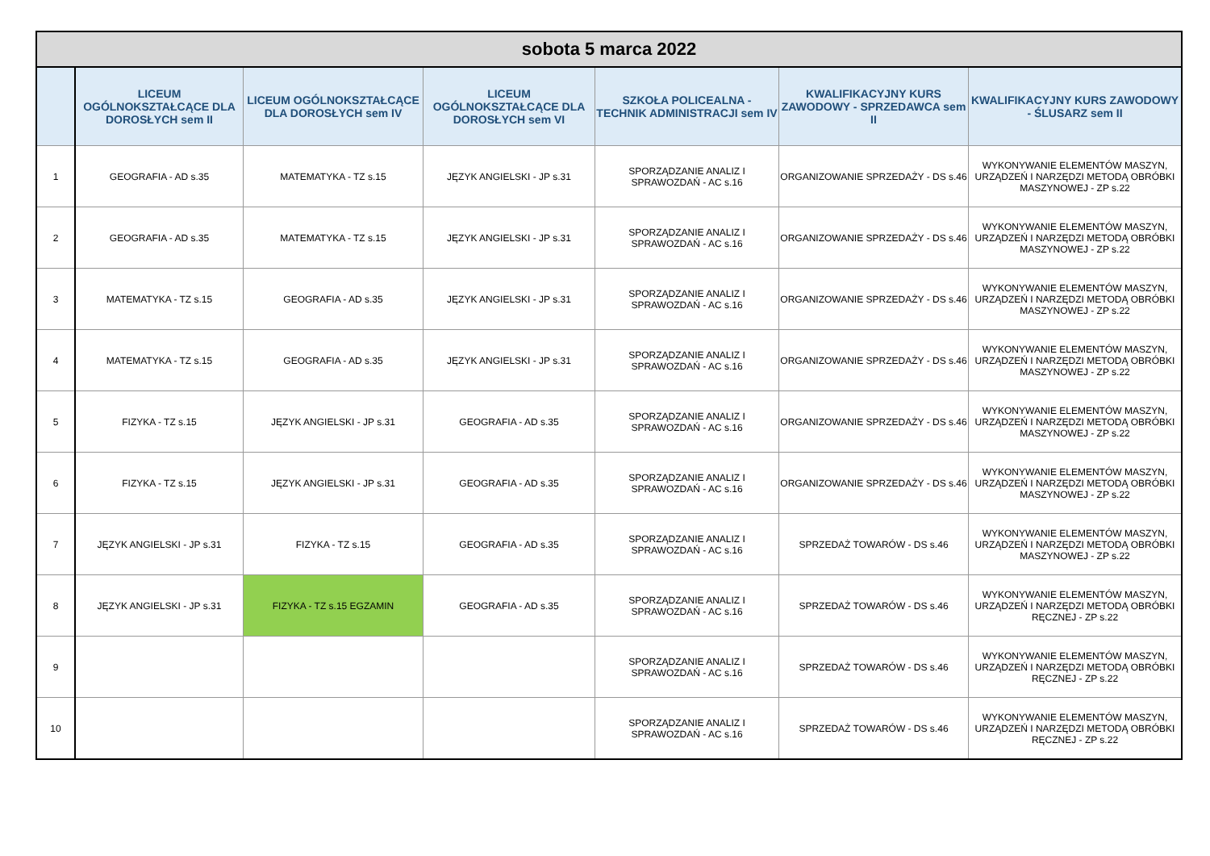| sobota 5 marca 2022 | | | | | | |
| | LICEUM OGÓLNOKSZTAŁCĄCE DLA DOROSŁYCH sem II | LICEUM OGÓLNOKSZTAŁCĄCE DLA DOROSŁYCH sem IV | LICEUM OGÓLNOKSZTAŁCĄCE DLA DOROSŁYCH sem VI | SZKOŁA POLICEALNA - TECHNIK ADMINISTRACJI sem IV | KWALIFIKACYJNY KURS ZAWODOWY - SPRZEDAWCA sem II | KWALIFIKACYJNY KURS ZAWODOWY - ŚLUSARZ sem II |
| 1 | GEOGRAFIA - AD s.35 | MATEMATYKA - TZ s.15 | JĘZYK ANGIELSKI - JP s.31 | SPORZĄDZANIE ANALIZ I SPRAWOZDAŃ - AC s.16 | ORGANIZOWANIE SPRZEDAŻY - DS s.46 | WYKONYWANIE ELEMENTÓW MASZYN, URZĄDZEŃ I NARZĘDZI METODĄ OBRÓBKI MASZYNOWEJ - ZP s.22 |
| 2 | GEOGRAFIA - AD s.35 | MATEMATYKA - TZ s.15 | JĘZYK ANGIELSKI - JP s.31 | SPORZĄDZANIE ANALIZ I SPRAWOZDAŃ - AC s.16 | ORGANIZOWANIE SPRZEDAŻY - DS s.46 | WYKONYWANIE ELEMENTÓW MASZYN, URZĄDZEŃ I NARZĘDZI METODĄ OBRÓBKI MASZYNOWEJ - ZP s.22 |
| 3 | MATEMATYKA - TZ s.15 | GEOGRAFIA - AD s.35 | JĘZYK ANGIELSKI - JP s.31 | SPORZĄDZANIE ANALIZ I SPRAWOZDAŃ - AC s.16 | ORGANIZOWANIE SPRZEDAŻY - DS s.46 | WYKONYWANIE ELEMENTÓW MASZYN, URZĄDZEŃ I NARZĘDZI METODĄ OBRÓBKI MASZYNOWEJ - ZP s.22 |
| 4 | MATEMATYKA - TZ s.15 | GEOGRAFIA - AD s.35 | JĘZYK ANGIELSKI - JP s.31 | SPORZĄDZANIE ANALIZ I SPRAWOZDAŃ - AC s.16 | ORGANIZOWANIE SPRZEDAŻY - DS s.46 | WYKONYWANIE ELEMENTÓW MASZYN, URZĄDZEŃ I NARZĘDZI METODĄ OBRÓBKI MASZYNOWEJ - ZP s.22 |
| 5 | FIZYKA - TZ s.15 | JĘZYK ANGIELSKI - JP s.31 | GEOGRAFIA - AD s.35 | SPORZĄDZANIE ANALIZ I SPRAWOZDAŃ - AC s.16 | ORGANIZOWANIE SPRZEDAŻY - DS s.46 | WYKONYWANIE ELEMENTÓW MASZYN, URZĄDZEŃ I NARZĘDZI METODĄ OBRÓBKI MASZYNOWEJ - ZP s.22 |
| 6 | FIZYKA - TZ s.15 | JĘZYK ANGIELSKI - JP s.31 | GEOGRAFIA - AD s.35 | SPORZĄDZANIE ANALIZ I SPRAWOZDAŃ - AC s.16 | ORGANIZOWANIE SPRZEDAŻY - DS s.46 | WYKONYWANIE ELEMENTÓW MASZYN, URZĄDZEŃ I NARZĘDZI METODĄ OBRÓBKI MASZYNOWEJ - ZP s.22 |
| 7 | JĘZYK ANGIELSKI - JP s.31 | FIZYKA - TZ s.15 | GEOGRAFIA - AD s.35 | SPORZĄDZANIE ANALIZ I SPRAWOZDAŃ - AC s.16 | SPRZEDAŻ TOWARÓW - DS s.46 | WYKONYWANIE ELEMENTÓW MASZYN, URZĄDZEŃ I NARZĘDZI METODĄ OBRÓBKI MASZYNOWEJ - ZP s.22 |
| 8 | JĘZYK ANGIELSKI - JP s.31 | FIZYKA - TZ s.15 EGZAMIN | GEOGRAFIA - AD s.35 | SPORZĄDZANIE ANALIZ I SPRAWOZDAŃ - AC s.16 | SPRZEDAŻ TOWARÓW - DS s.46 | WYKONYWANIE ELEMENTÓW MASZYN, URZĄDZEŃ I NARZĘDZI METODĄ OBRÓBKI RĘCZNEJ - ZP s.22 |
| 9 | | | | SPORZĄDZANIE ANALIZ I SPRAWOZDAŃ - AC s.16 | SPRZEDAŻ TOWARÓW - DS s.46 | WYKONYWANIE ELEMENTÓW MASZYN, URZĄDZEŃ I NARZĘDZI METODĄ OBRÓBKI RĘCZNEJ - ZP s.22 |
| 10 | | | | SPORZĄDZANIE ANALIZ I SPRAWOZDAŃ - AC s.16 | SPRZEDAŻ TOWARÓW - DS s.46 | WYKONYWANIE ELEMENTÓW MASZYN, URZĄDZEŃ I NARZĘDZI METODĄ OBRÓBKI RĘCZNEJ - ZP s.22 |